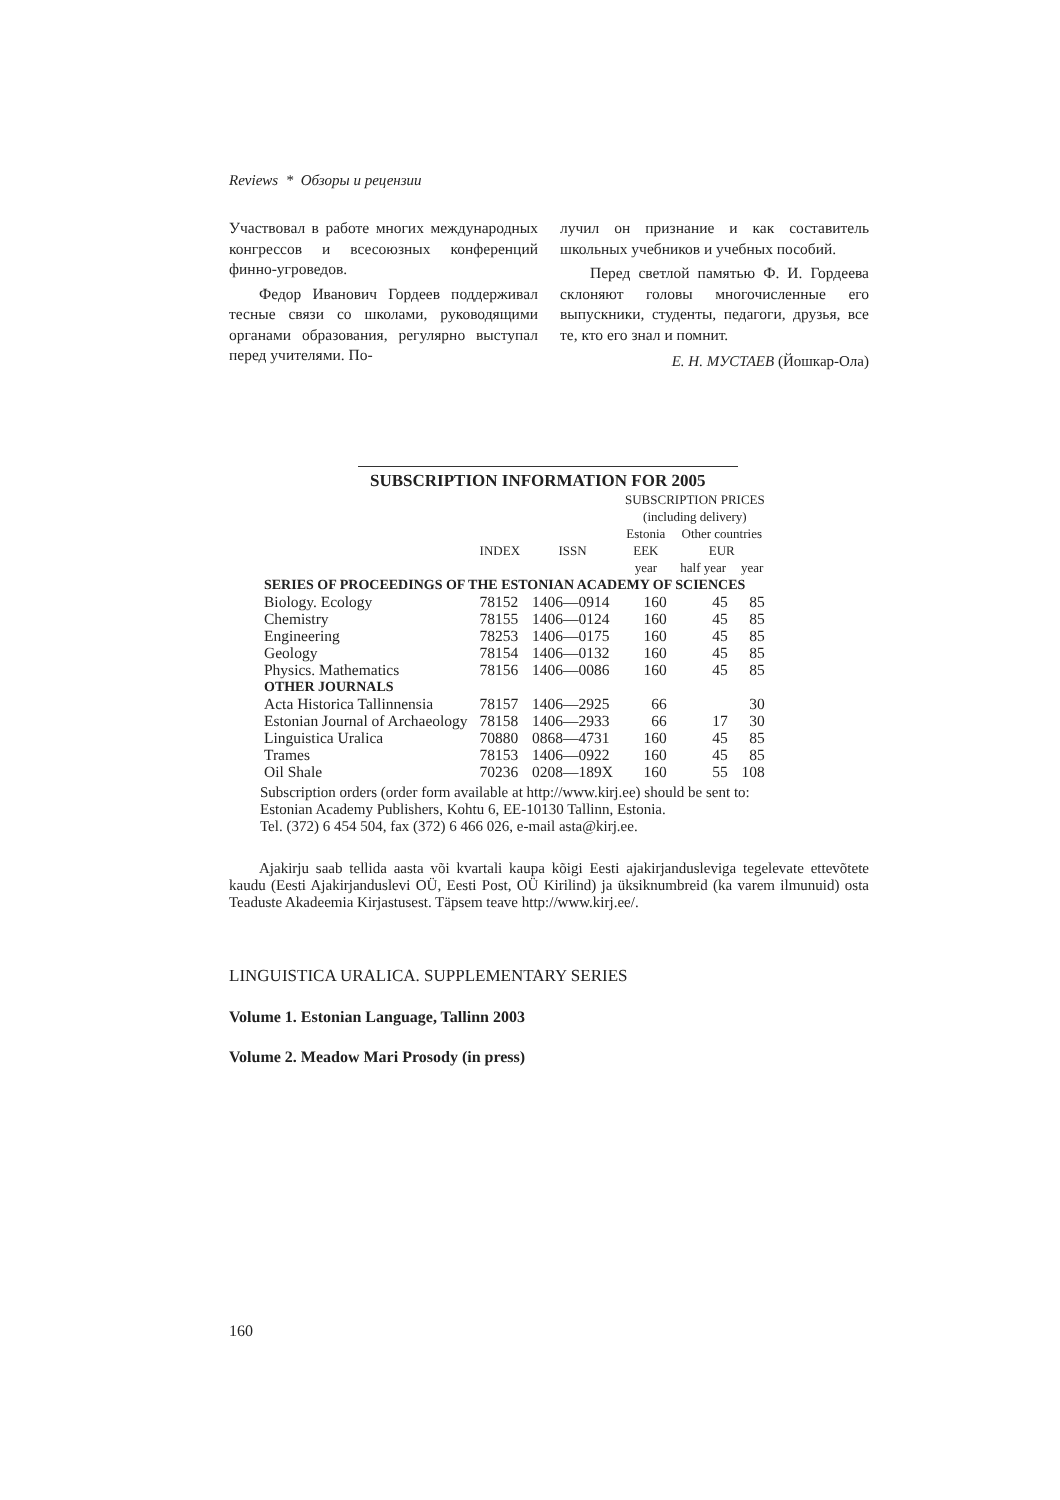Reviews * Обзоры и рецензии
Участвовал в работе многих международных конгрессов и всесоюзных конференций финно-угроведов.
Федор Иванович Гордеев поддерживал тесные связи со школами, руководящими органами образования, регулярно выступал перед учителями. По-
лучил он признание и как составитель школьных учебников и учебных пособий.
Перед светлой памятью Ф. И. Гордеева склоняют головы многочисленные его выпускники, студенты, педагоги, друзья, все те, кто его знал и помнит.
Е. Н. МУСТАЕВ (Йошкар-Ола)
SUBSCRIPTION INFORMATION FOR 2005
| | | | SUBSCRIPTION PRICES (including delivery) | | |
| --- | --- | --- | --- | --- | --- |
| | INDEX | ISSN | Estonia EEK | Other countries EUR | |
| | | | year | half year | year |
| SERIES OF PROCEEDINGS OF THE ESTONIAN ACADEMY OF SCIENCES | | | | | |
| Biology. Ecology | 78152 | 1406—0914 | 160 | 45 | 85 |
| Chemistry | 78155 | 1406—0124 | 160 | 45 | 85 |
| Engineering | 78253 | 1406—0175 | 160 | 45 | 85 |
| Geology | 78154 | 1406—0132 | 160 | 45 | 85 |
| Physics. Mathematics | 78156 | 1406—0086 | 160 | 45 | 85 |
| OTHER JOURNALS | | | | | |
| Acta Historica Tallinnensia | 78157 | 1406—2925 | 66 | | 30 |
| Estonian Journal of Archaeology | 78158 | 1406—2933 | 66 | 17 | 30 |
| Linguistica Uralica | 70880 | 0868—4731 | 160 | 45 | 85 |
| Trames | 78153 | 1406—0922 | 160 | 45 | 85 |
| Oil Shale | 70236 | 0208—189X | 160 | 55 | 108 |
Subscription orders (order form available at http://www.kirj.ee) should be sent to:
Estonian Academy Publishers, Kohtu 6, EE-10130 Tallinn, Estonia.
Tel. (372) 6 454 504, fax (372) 6 466 026, e-mail asta@kirj.ee.
Ajakirju saab tellida aasta või kvartali kaupa kõigi Eesti ajakirjandusleviga tegelevate ettevõtete kaudu (Eesti Ajakirjanduslevi OÜ, Eesti Post, OÜ Kirilind) ja üksiknumbreid (ka varem ilmunuid) osta Teaduste Akadeemia Kirjastusest. Täpsem teave http://www.kirj.ee/.
LINGUISTICA URALICA. SUPPLEMENTARY SERIES
Volume 1. Estonian Language, Tallinn 2003
Volume 2. Meadow Mari Prosody (in press)
160